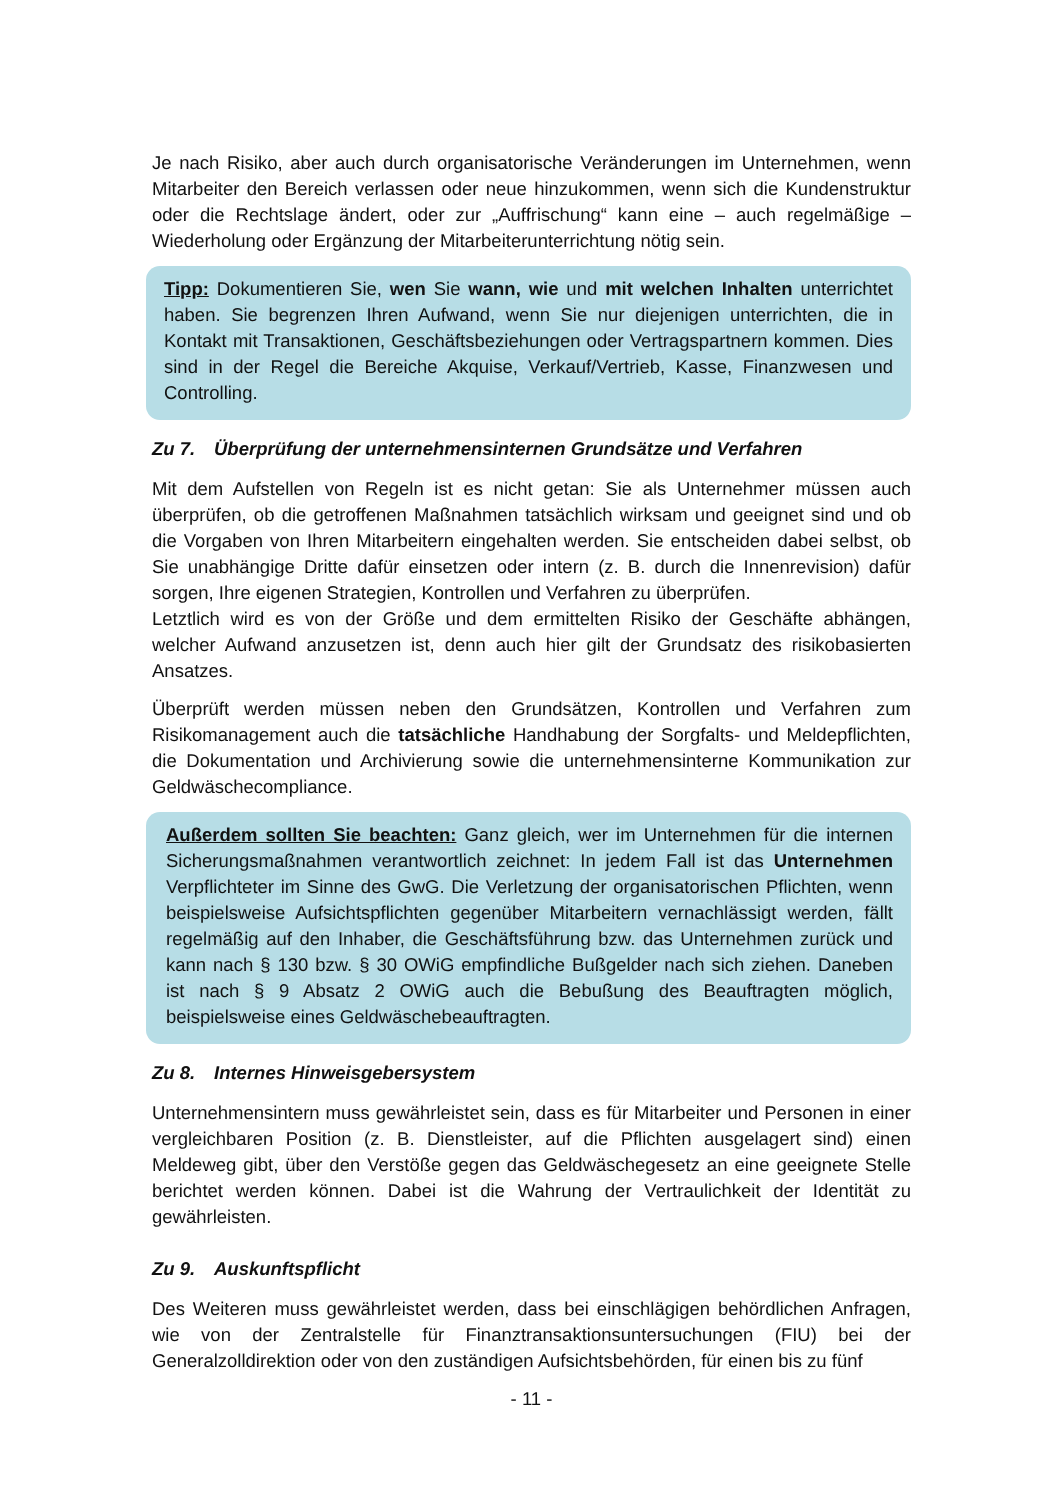Je nach Risiko, aber auch durch organisatorische Veränderungen im Unternehmen, wenn Mitarbeiter den Bereich verlassen oder neue hinzukommen, wenn sich die Kundenstruktur oder die Rechtslage ändert, oder zur „Auffrischung“ kann eine – auch regelmäßige – Wiederholung oder Ergänzung der Mitarbeiterunterrichtung nötig sein.
Tipp: Dokumentieren Sie, wen Sie wann, wie und mit welchen Inhalten unterrichtet haben. Sie begrenzen Ihren Aufwand, wenn Sie nur diejenigen unterrichten, die in Kontakt mit Transaktionen, Geschäftsbeziehungen oder Vertragspartnern kommen. Dies sind in der Regel die Bereiche Akquise, Verkauf/Vertrieb, Kasse, Finanzwesen und Controlling.
Zu 7. Überprüfung der unternehmensinternen Grundsätze und Verfahren
Mit dem Aufstellen von Regeln ist es nicht getan: Sie als Unternehmer müssen auch überprüfen, ob die getroffenen Maßnahmen tatsächlich wirksam und geeignet sind und ob die Vorgaben von Ihren Mitarbeitern eingehalten werden. Sie entscheiden dabei selbst, ob Sie unabhängige Dritte dafür einsetzen oder intern (z. B. durch die Innenrevision) dafür sorgen, Ihre eigenen Strategien, Kontrollen und Verfahren zu überprüfen.
Letztlich wird es von der Größe und dem ermittelten Risiko der Geschäfte abhängen, welcher Aufwand anzusetzen ist, denn auch hier gilt der Grundsatz des risikobasierten Ansatzes.
Überprüft werden müssen neben den Grundsätzen, Kontrollen und Verfahren zum Risikomanagement auch die tatsächliche Handhabung der Sorgfalts- und Meldepflichten, die Dokumentation und Archivierung sowie die unternehmensinterne Kommunikation zur Geldwäschecompliance.
Außerdem sollten Sie beachten: Ganz gleich, wer im Unternehmen für die internen Sicherungsmaßnahmen verantwortlich zeichnet: In jedem Fall ist das Unternehmen Verpflichteter im Sinne des GwG. Die Verletzung der organisatorischen Pflichten, wenn beispielsweise Aufsichtspflichten gegenüber Mitarbeitern vernachlässigt werden, fällt regelmäßig auf den Inhaber, die Geschäftsführung bzw. das Unternehmen zurück und kann nach § 130 bzw. § 30 OWiG empfindliche Bußgelder nach sich ziehen. Daneben ist nach § 9 Absatz 2 OWiG auch die Bebußung des Beauftragten möglich, beispielsweise eines Geldwäschebeauftragten.
Zu 8. Internes Hinweisgebersystem
Unternehmensintern muss gewährleistet sein, dass es für Mitarbeiter und Personen in einer vergleichbaren Position (z. B. Dienstleister, auf die Pflichten ausgelagert sind) einen Meldeweg gibt, über den Verstöße gegen das Geldwäschegesetz an eine geeignete Stelle berichtet werden können. Dabei ist die Wahrung der Vertraulichkeit der Identität zu gewährleisten.
Zu 9. Auskunftspflicht
Des Weiteren muss gewährleistet werden, dass bei einschlägigen behördlichen Anfragen, wie von der Zentralstelle für Finanztransaktionsuntersuchungen (FIU) bei der Generalzolldirektion oder von den zuständigen Aufsichtsbehörden, für einen bis zu fünf
- 11 -